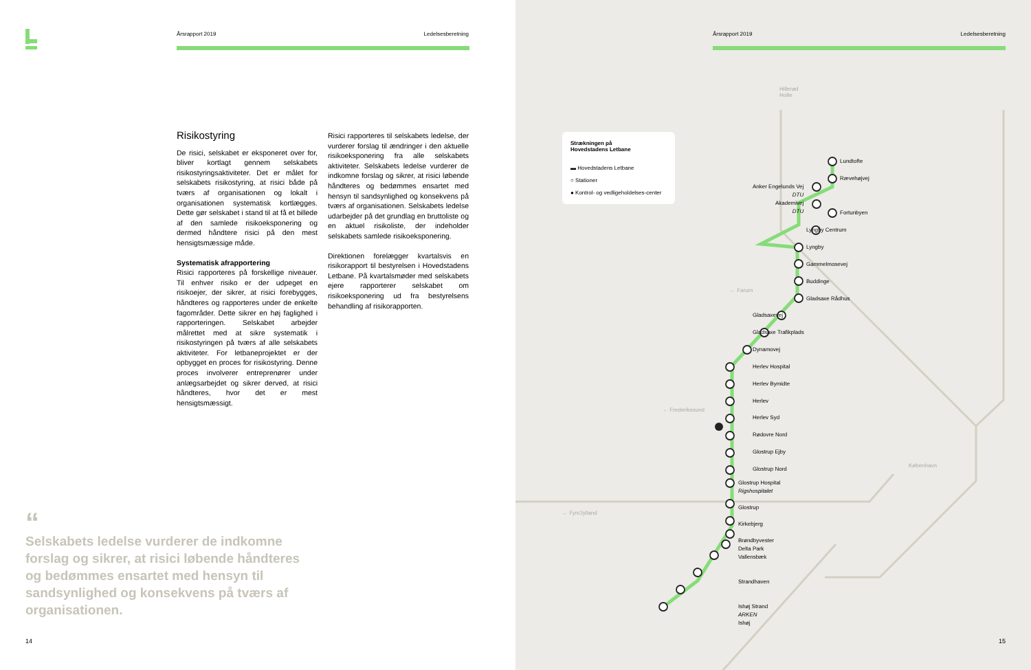Årsrapport 2019 Ledelsesberetning
Risikostyring
De risici, selskabet er eksponeret over for, bliver kortlagt gennem selskabets risikostyringsaktiviteter. Det er målet for selskabets risikostyring, at risici både på tværs af organisationen og lokalt i organisationen systematisk kortlægges. Dette gør selskabet i stand til at få et billede af den samlede risikoeksponering og dermed håndtere risici på den mest hensigtsmæssige måde.
Systematisk afrapportering
Risici rapporteres på forskellige niveauer. Til enhver risiko er der udpeget en risikoejer, der sikrer, at risici forebygges, håndteres og rapporteres under de enkelte fagområder. Dette sikrer en høj faglighed i rapporteringen. Selskabet arbejder målrettet med at sikre systematik i risikostyringen på tværs af alle selskabets aktiviteter. For letbaneprojektet er der opbygget en proces for risikostyring. Denne proces involverer entreprenører under anlægsarbejdet og sikrer derved, at risici håndteres, hvor det er mest hensigtsmæssigt.
Risici rapporteres til selskabets ledelse, der vurderer forslag til ændringer i den aktuelle risikoeksponering fra alle selskabets aktiviteter. Selskabets ledelse vurderer de indkomne forslag og sikrer, at risici løbende håndteres og bedømmes ensartet med hensyn til sandsynlighed og konsekvens på tværs af organisationen. Selskabets ledelse udarbejder på det grundlag en bruttoliste og en aktuel risikoliste, der indeholder selskabets samlede risikoeksponering.
Direktionen forelægger kvartalsvis en risikorapport til bestyrelsen i Hovedstadens Letbane. På kvartalsmøder med selskabets ejere rapporterer selskabet om risikoeksponering ud fra bestyrelsens behandling af risikorapporten.
“
Selskabets ledelse vurderer de indkomne forslag og sikrer, at risici løbende håndteres og bedømmes ensartet med hensyn til sandsynlighed og konsekvens på tværs af organisationen.
14
Årsrapport 2019 Ledelsesberetning
Hillerød
Holte
← Farum
← Frederikssund
← Fyn/Jylland
København
Strækningen på
Hovedstadens Letbane
▬ Hovedstadens Letbane
○ Stationer
● Kontrol- og vedligeholdelses-center
Anker Engelunds Vej
DTU
Akademivej
DTU
Lundtofte
Rævehøjvej
Fortunbyen
Lyngby Centrum
Lyngby
Gammelmosevej
Buddinge
Gladsaxe Rådhus
Gladsaxevej
Gladsaxe Trafikplads
Dynamovej
Herlev Hospital
Herlev Bymidte
Herlev
Herlev Syd
Rødovre Nord
Glostrup Ejby
Glostrup Nord
Glostrup Hospital
Rigshospitalet
Glostrup
Kirkebjerg
Brøndbyvester
Delta Park
Vallensbæk
Strandhaven
Ishøj Strand
ARKEN
Ishøj
15